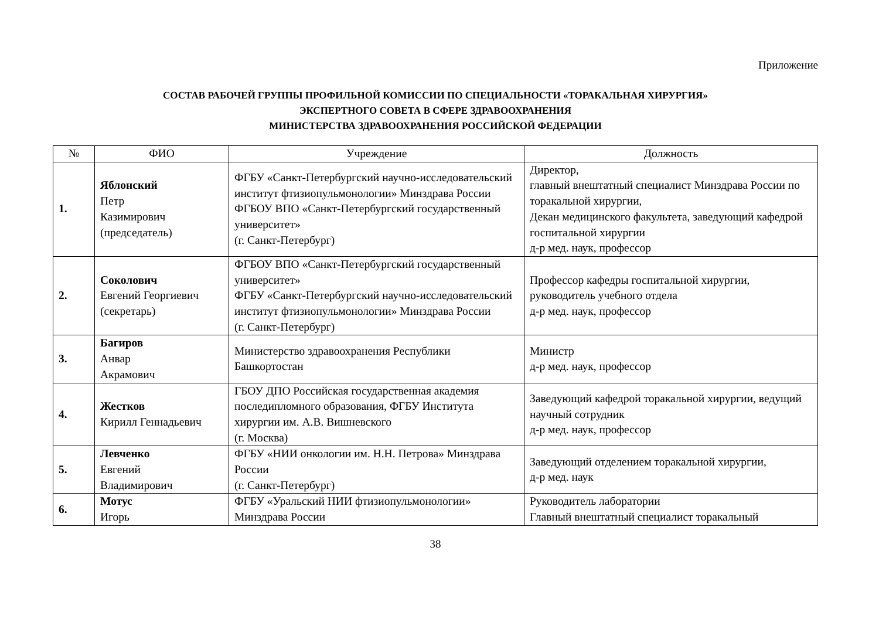Приложение
СОСТАВ РАБОЧЕЙ ГРУППЫ ПРОФИЛЬНОЙ КОМИССИИ ПО СПЕЦИАЛЬНОСТИ «ТОРАКАЛЬНАЯ ХИРУРГИЯ»
ЭКСПЕРТНОГО СОВЕТА В СФЕРЕ ЗДРАВООХРАНЕНИЯ
МИНИСТЕРСТВА ЗДРАВООХРАНЕНИЯ РОССИЙСКОЙ ФЕДЕРАЦИИ
| № | ФИО | Учреждение | Должность |
| --- | --- | --- | --- |
| 1. | Яблонский Петр Казимирович (председатель) | ФГБУ «Санкт-Петербургский научно-исследовательский институт фтизиопульмонологии» Минздрава России ФГБОУ ВПО «Санкт-Петербургский государственный университет» (г. Санкт-Петербург) | Директор, главный внештатный специалист Минздрава России по торакальной хирургии, Декан медицинского факультета, заведующий кафедрой госпитальной хирургии д-р мед. наук, профессор |
| 2. | Соколович Евгений Георгиевич (секретарь) | ФГБОУ ВПО «Санкт-Петербургский государственный университет» ФГБУ «Санкт-Петербургский научно-исследовательский институт фтизиопульмонологии» Минздрава России (г. Санкт-Петербург) | Профессор кафедры госпитальной хирургии, руководитель учебного отдела д-р мед. наук, профессор |
| 3. | Багиров Анвар Акрамович | Министерство здравоохранения Республики Башкортостан | Министр д-р мед. наук, профессор |
| 4. | Жестков Кирилл Геннадьевич | ГБОУ ДПО Российская государственная академия последипломного образования, ФГБУ Института хирургии им. А.В. Вишневского (г. Москва) | Заведующий кафедрой торакальной хирургии, ведущий научный сотрудник д-р мед. наук, профессор |
| 5. | Левченко Евгений Владимирович | ФГБУ «НИИ онкологии им. Н.Н. Петрова» Минздрава России (г. Санкт-Петербург) | Заведующий отделением торакальной хирургии, д-р мед. наук |
| 6. | Мотус Игорь | ФГБУ «Уральский НИИ фтизиопульмонологии» Минздрава России | Руководитель лаборатории Главный внештатный специалист торакальный |
38